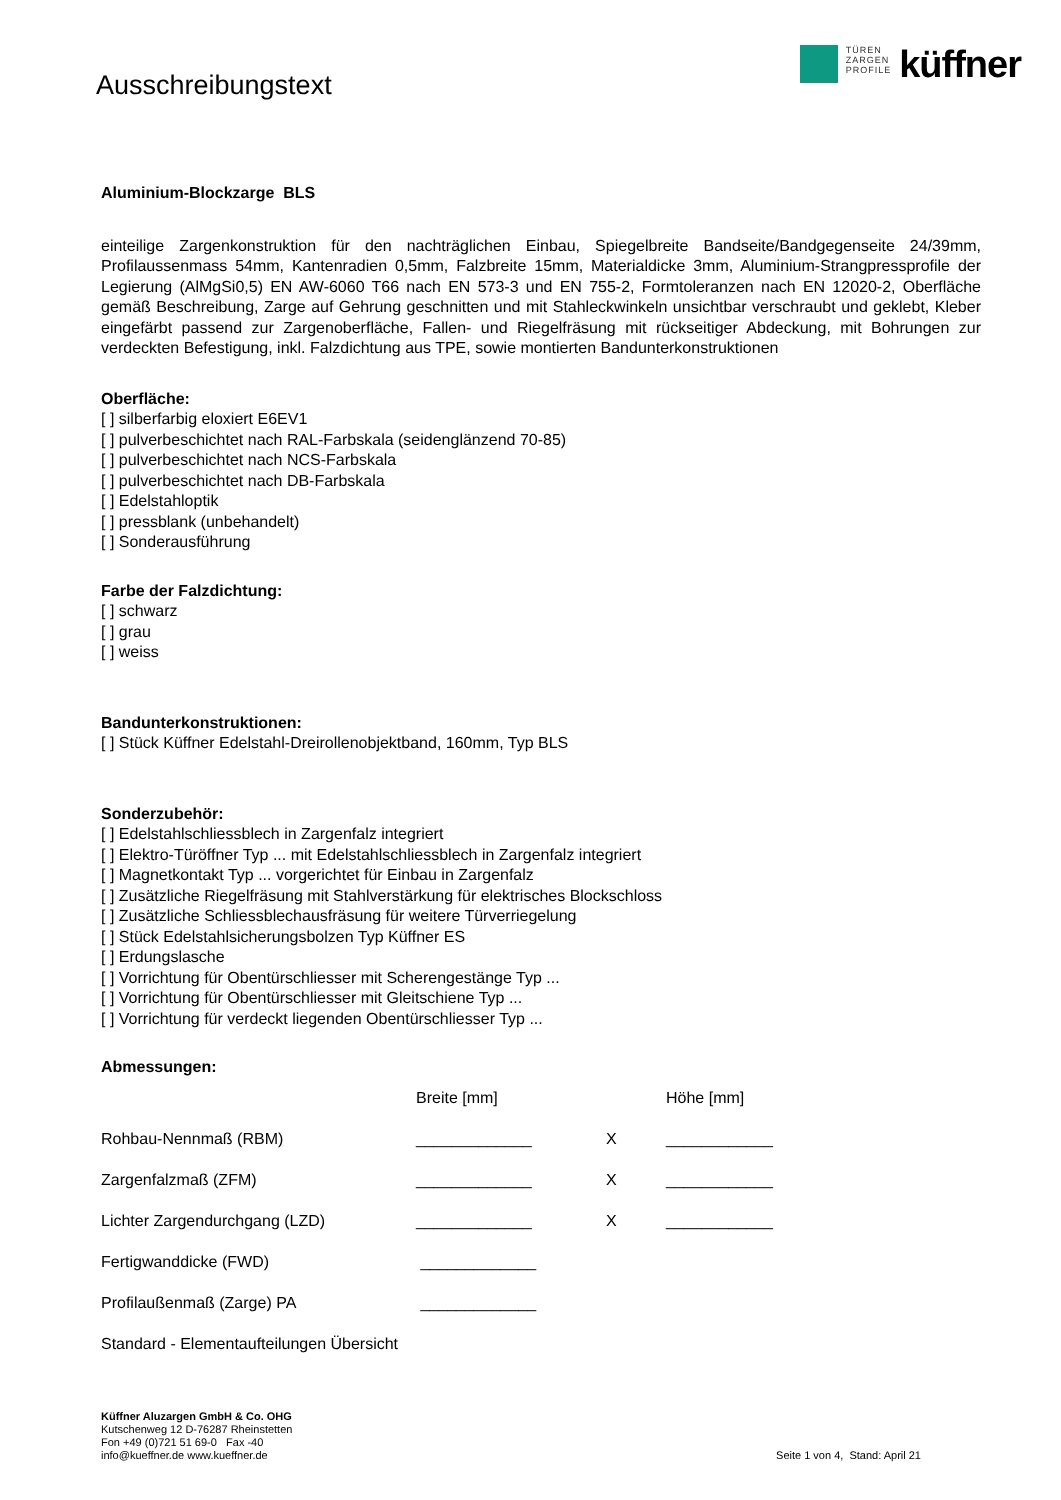Ausschreibungstext
TÜREN
ZARGEN
PROFILE
küffner
Aluminium-Blockzarge BLS
einteilige Zargenkonstruktion für den nachträglichen Einbau, Spiegelbreite Bandseite/Bandgegenseite 24/39mm, Profilaussenmass 54mm, Kantenradien 0,5mm, Falzbreite 15mm, Materialdicke 3mm, Aluminium-Strangpressprofile der Legierung (AlMgSi0,5) EN AW-6060 T66 nach EN 573-3 und EN 755-2, Formtoleranzen nach EN 12020-2, Oberfläche gemäß Beschreibung, Zarge auf Gehrung geschnitten und mit Stahleckwinkeln unsichtbar verschraubt und geklebt, Kleber eingefärbt passend zur Zargenoberfläche, Fallen- und Riegelfräsung mit rückseitiger Abdeckung, mit Bohrungen zur verdeckten Befestigung, inkl. Falzdichtung aus TPE, sowie montierten Bandunterkonstruktionen
Oberfläche:
[ ] silberfarbig eloxiert E6EV1
[ ] pulverbeschichtet nach RAL-Farbskala (seidenglänzend 70-85)
[ ] pulverbeschichtet nach NCS-Farbskala
[ ] pulverbeschichtet nach DB-Farbskala
[ ] Edelstahloptik
[ ] pressblank (unbehandelt)
[ ] Sonderausführung
Farbe der Falzdichtung:
[ ] schwarz
[ ] grau
[ ] weiss
Bandunterkonstruktionen:
[ ] Stück Küffner Edelstahl-Dreirollenobjektband, 160mm, Typ BLS
Sonderzubehör:
[ ] Edelstahlschliessblech in Zargenfalz integriert
[ ] Elektro-Türöffner Typ ... mit Edelstahlschliessblech in Zargenfalz integriert
[ ] Magnetkontakt Typ ... vorgerichtet für Einbau in Zargenfalz
[ ] Zusätzliche Riegelfräsung mit Stahlverstärkung für elektrisches Blockschloss
[ ] Zusätzliche Schliessblechausfräsung für weitere Türverriegelung
[ ] Stück Edelstahlsicherungsbolzen Typ Küffner ES
[ ] Erdungslasche
[ ] Vorrichtung für Obentürschliesser mit Scherengestänge Typ ...
[ ] Vorrichtung für Obentürschliesser mit Gleitschiene Typ ...
[ ] Vorrichtung für verdeckt liegenden Obentürschliesser Typ ...
Abmessungen:
| | Breite [mm] | | Höhe [mm] |
| Rohbau-Nennmaß (RBM) | _____________ | X | ____________ |
| Zargenfalzmaß (ZFM) | _____________ | X | ____________ |
| Lichter Zargendurchgang (LZD) | _____________ | X | ____________ |
| Fertigwanddicke (FWD) | _____________ | | |
| Profilaußenmaß (Zarge) PA | _____________ | | |
| Standard - Elementaufteilungen Übersicht | | | |
Küffner Aluzargen GmbH & Co. OHG
Kutschenweg 12 D-76287 Rheinstetten
Fon +49 (0)721 51 69-0 Fax -40
info@kueffner.de www.kueffner.de
Seite 1 von 4, Stand: April 21